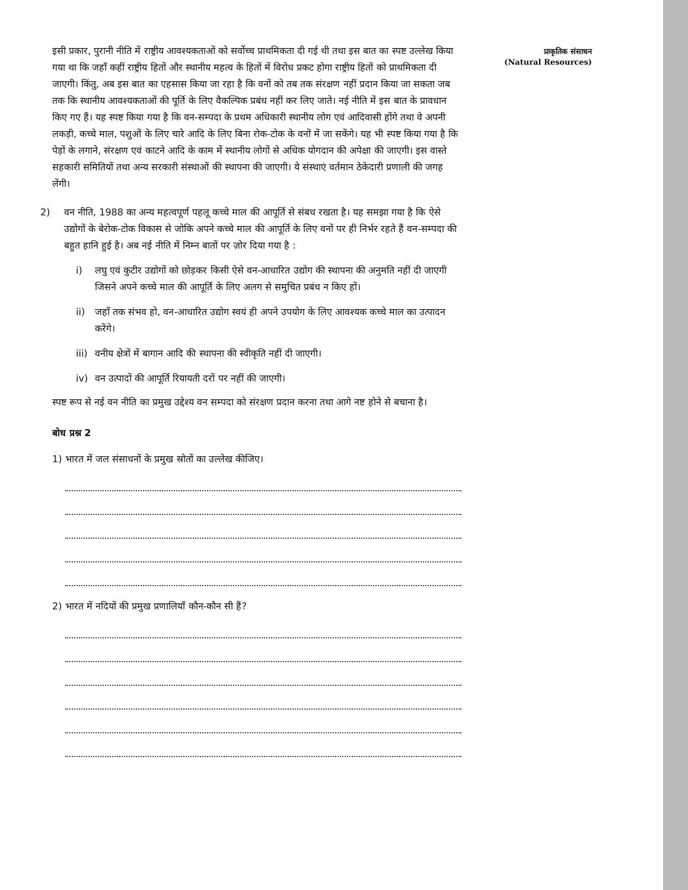इसी प्रकार, पुरानी नीति में राष्ट्रीय आवश्यकताओं को सर्वोच्च प्राथमिकता दी गई थी तथा इस बात का स्पष्ट उल्लेख किया गया था कि जहाँ कहीं राष्ट्रीय हितों और स्थानीय महत्व के हितों में विरोध प्रकट होगा राष्ट्रीय हितों को प्राथमिकता दी जाएगी। किंतु, अब इस बात का एहसास किया जा रहा है कि वनों को तब तक संरक्षण नहीं प्रदान किया जा सकता जब तक कि स्थानीय आवश्यकताओं की पूर्ति के लिए वैकल्पिक प्रबंध नहीं कर लिए जाते। नई नीति में इस बात के प्रावधान किए गए हैं। यह स्पष्ट किया गया है कि वन-सम्पदा के प्रथम अधिकारी स्थानीय लोग एवं आदिवासी होंगे तथा वे अपनी लकड़ी, कच्चे माल, पशुओं के लिए चारे आदि के लिए बिना रोक-टोक के वनों में जा सकेंगे। यह भी स्पष्ट किया गया है कि पेड़ों के लगाने, संरक्षण एवं काटने आदि के काम में स्थानीय लोगों से अधिक योगदान की अपेक्षा की जाएगी। इस वास्ते सहकारी समितियों तथा अन्य सरकारी संस्थाओं की स्थापना की जाएगी। ये संस्थाएं वर्तमान ठेकेदारी प्रणाली की जगह लेंगी।
2) वन नीति, 1988 का अन्य महत्वपूर्ण पहलू कच्चे माल की आपूर्ति से संबध रखता है। यह समझा गया है कि ऐसे उद्योगों के बेरोक-टोक विकास से जोकि अपने कच्चे माल की आपूर्ति के लिए वनों पर ही निर्भर रहते हैं वन-सम्पदा की बहुत हानि हुई है। अब नई नीति में निम्न बातों पर ज़ोर दिया गया है :
i) लघु एवं कुटीर उद्योगों को छोड़कर किसी ऐसे वन-आधारित उद्योग की स्थापना की अनुमति नहीं दी जाएगी जिसने अपने कच्चे माल की आपूर्ति के लिए अलग से समुचित प्रबंध न किए हों।
ii) जहाँ तक संभव हो, वन-आधारित उद्योग स्वयं ही अपने उपयोग के लिए आवश्यक कच्चे माल का उत्पादन करेंगे।
iii)
वनीय क्षेत्रों में बागान आदि की स्थापना की स्वीकृति नहीं दी जाएगी।
iv) वन उत्पादों की आपूर्ति रियायती दरों पर नहीं की जाएगी।
स्पष्ट रूप से नई वन नीति का प्रमुख उद्देश्य वन सम्पदा को संरक्षण प्रदान करना तथा आगे नष्ट होने से बचाना है।
बोध प्रश्न 2
1) भारत में जल संसाधनों के प्रमुख स्रोतों का उल्लेख कीजिए।
2) भारत में नदियों की प्रमुख प्रणालियाँ कौन-कौन सी हैं?
प्राकृतिक संसाधन
(Natural Resources)